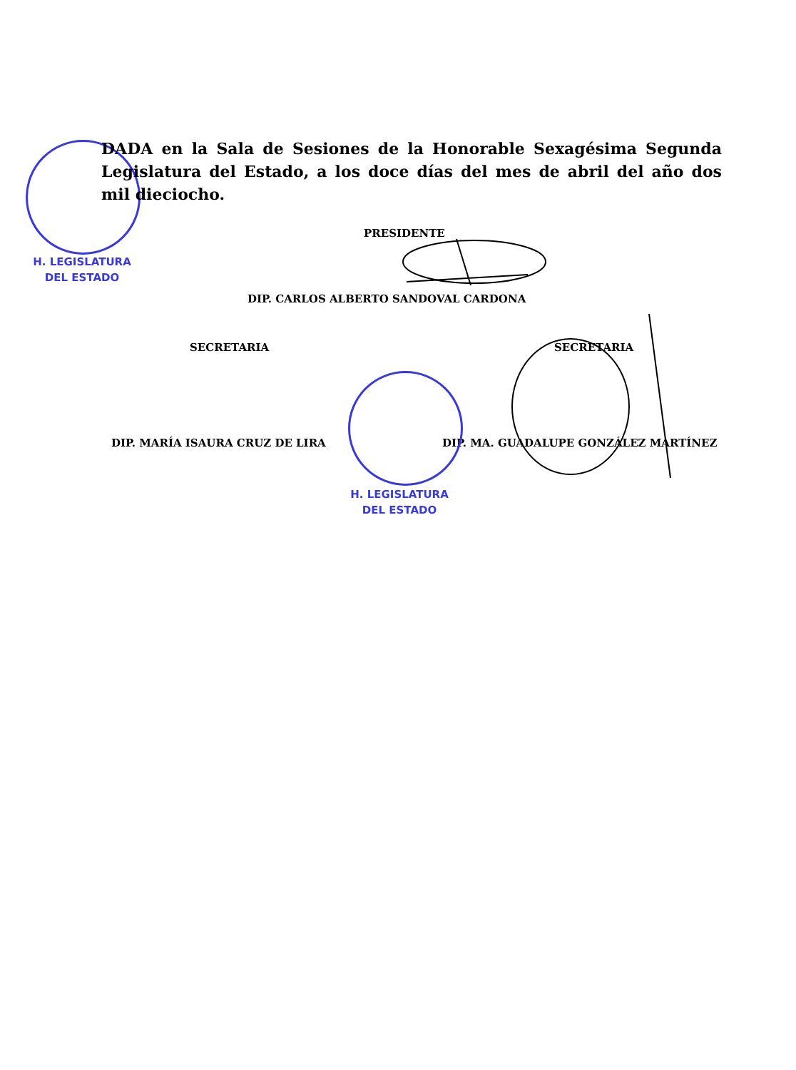H. LEGISLATURA
DEL ESTADO
DADA en la Sala de Sesiones de la Honorable Sexagésima Segunda Legislatura del Estado, a los doce días del mes de abril del año dos mil dieciocho.
PRESIDENTE
DIP. CARLOS ALBERTO SANDOVAL CARDONA
SECRETARIA SECRETARIA
DIP. MARÍA ISAURA CRUZ DE LIRA
DIP. MA. GUADALUPE GONZÁLEZ MARTÍNEZ
H. LEGISLATURA
DEL ESTADO